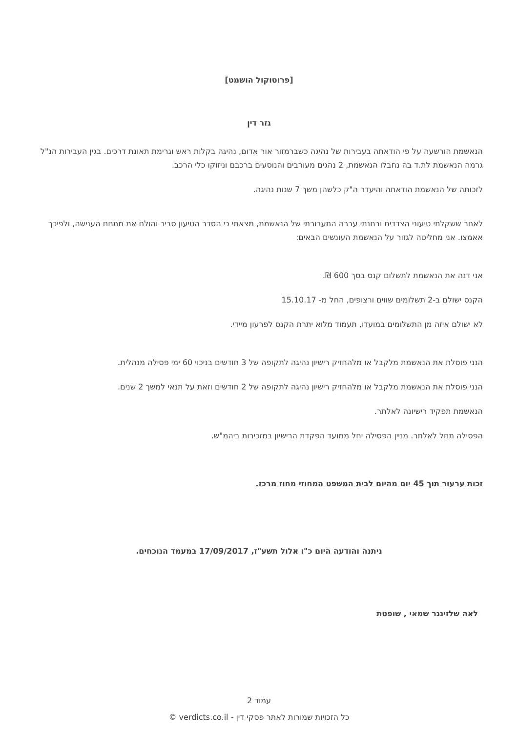[פרוטוקול הושמט]
גזר דין
הנאשמת הורשעה על פי הודאתה בעבירות של נהיגה כשברמזור אור אדום, נהיגה בקלות ראש וגרימת תאונת דרכים. בגין העבירות הנ"ל גרמה הנאשמת לת.ד בה נחבלו הנאשמת, 2 נהגים מעורבים והנוסעים ברכבם וניזוקו כלי הרכב.
לזכותה של הנאשמת הודאתה והיעדר ה"ק כלשהן משך 7 שנות נהיגה.
לאחר ששקלתי טיעוני הצדדים ובחנתי עברה התעבורתי של הנאשמת, מצאתי כי הסדר הטיעון סביר והולם את מתחם הענישה, ולפיכך אאמצו. אני מחליטה לגזור על הנאשמת העונשים הבאים:
אני דנה את הנאשמת לתשלום קנס בסך 600 ₪.
הקנס ישולם ב-2 תשלומים שווים ורצופים, החל מ- 15.10.17
לא ישולם איזה מן התשלומים במועדו, תעמוד מלוא יתרת הקנס לפרעון מיידי.
הנני פוסלת את הנאשמת מלקבל או מלהחזיק רישיון נהיגה לתקופה של 3 חודשים בניכוי 60 ימי פסילה מנהלית.
הנני פוסלת את הנאשמת מלקבל או מלהחזיק רישיון נהיגה לתקופה של 2 חודשים וזאת על תנאי למשך 2 שנים.
הנאשמת תפקיד רישיונה לאלתר.
הפסילה תחל לאלתר. מניין הפסילה יחל ממועד הפקדת הרישיון במזכירות ביהמ"ש.
זכות ערעור תוך 45 יום מהיום לבית המשפט המחוזי מחוז מרכז.
ניתנה והודעה היום כ"ו אלול תשע"ז, 17/09/2017 במעמד הנוכחים.
לאה שלזינגר שמאי , שופטת
עמוד 2
כל הזכויות שמורות לאתר פסקי דין - verdicts.co.il ©